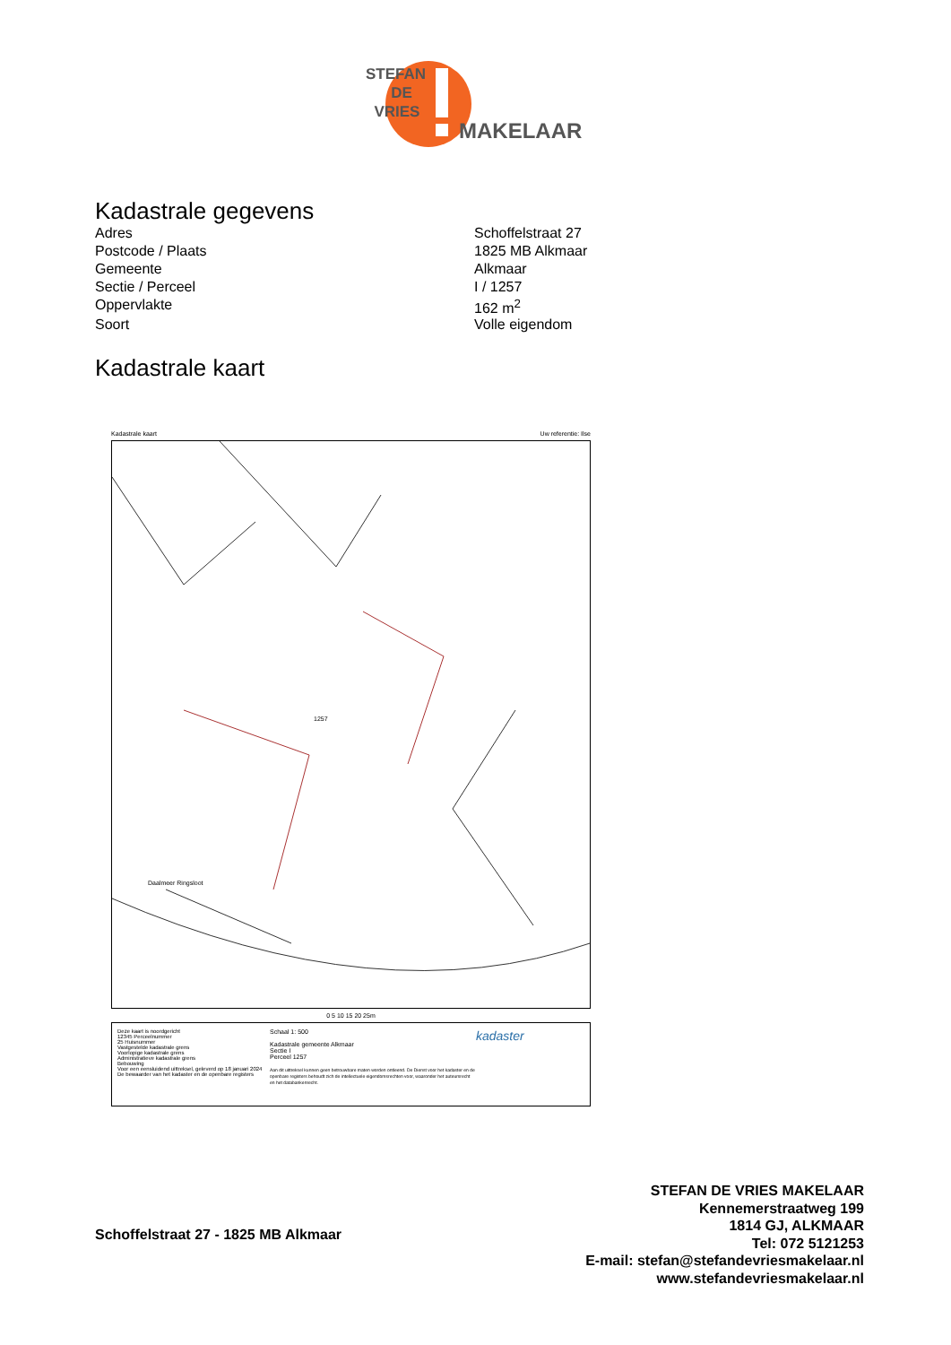STEFAN
DE
VRIES
MAKELAAR
Kadastrale gegevens
| Adres | Schoffelstraat 27 |
| Postcode / Plaats | 1825 MB Alkmaar |
| Gemeente | Alkmaar |
| Sectie / Perceel | I / 1257 |
| Oppervlakte | 162 m<sup>2</sup> |
| Soort | Volle eigendom |
Kadastrale kaart
Kadastrale kaart Uw referentie: Ilse
1257
Daalmeer Ringsloot
0 5 10 15 20 25m
Deze kaart is noordgericht
12345 Perceelnummer
25 Huisnummer
Vastgestelde kadastrale grens
Voorlopige kadastrale grens
Administratieve kadastrale grens
Bebouwing
Voor een eensluidend uittreksel, geleverd op 18 januari 2024
De bewaarder van het kadaster en de openbare registers
Schaal 1: 500
Kadastrale gemeente Alkmaar
Sectie I
Perceel 1257
Aan dit uittreksel kunnen geen betrouwbare maten worden ontleend. De Dienst voor het kadaster en de openbare registers behoudt zich de intellectuele eigendomsrechten voor, waaronder het auteursrecht en het databankenrecht.
kadaster
Schoffelstraat 27 - 1825 MB Alkmaar
STEFAN DE VRIES MAKELAAR
Kennemerstraatweg 199
1814 GJ, ALKMAAR
Tel: 072 5121253
E-mail: stefan@stefandevriesmakelaar.nl
www.stefandevriesmakelaar.nl